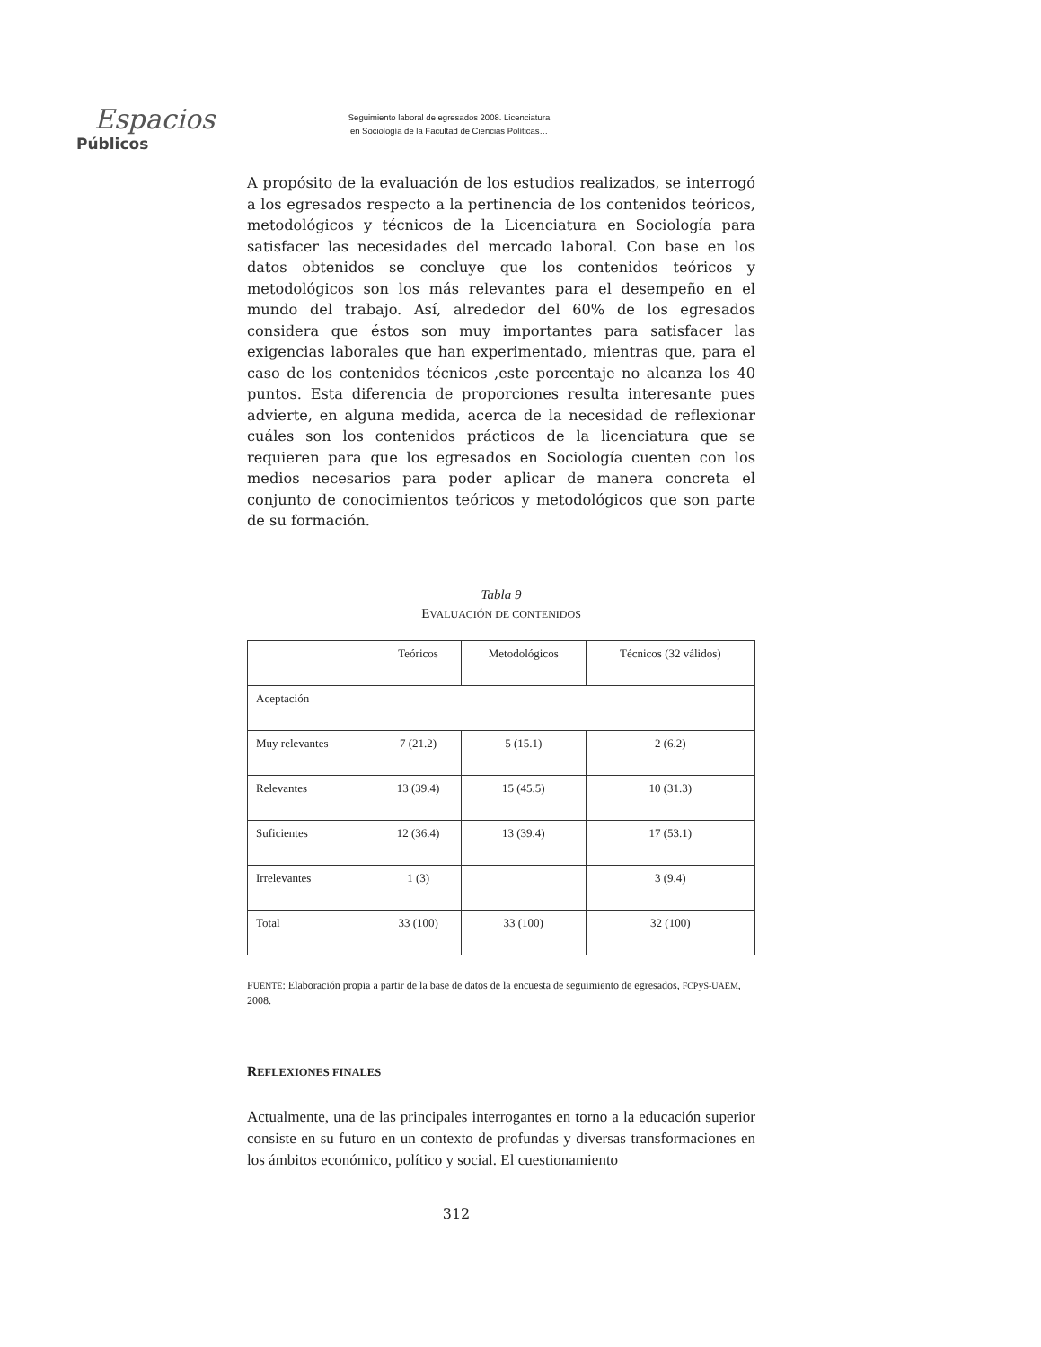Espacios
Públicos
Seguimiento laboral de egresados 2008. Licenciatura
en Sociología de la Facultad de Ciencias Políticas…
A propósito de la evaluación de los estudios realizados, se interrogó a los egresados respecto a la pertinencia de los contenidos teóricos, metodológicos y técnicos de la Licenciatura en Sociología para satisfacer las necesidades del mercado laboral. Con base en los datos obtenidos se concluye que los contenidos teóricos y metodológicos son los más relevantes para el desempeño en el mundo del trabajo. Así, alrededor del 60% de los egresados considera que éstos son muy importantes para satisfacer las exigencias laborales que han experimentado, mientras que, para el caso de los contenidos técnicos ,este porcentaje no alcanza los 40 puntos. Esta diferencia de proporciones resulta interesante pues advierte, en alguna medida, acerca de la necesidad de reflexionar cuáles son los contenidos prácticos de la licenciatura que se requieren para que los egresados en Sociología cuenten con los medios necesarios para poder aplicar de manera concreta el conjunto de conocimientos teóricos y metodológicos que son parte de su formación.
Tabla 9
EVALUACIÓN DE CONTENIDOS
| | Teóricos | Metodológicos | Técnicos (32 válidos) |
| Aceptación | | | |
| Muy relevantes | 7 (21.2) | 5 (15.1) | 2 (6.2) |
| Relevantes | 13 (39.4) | 15 (45.5) | 10 (31.3) |
| Suficientes | 12 (36.4) | 13 (39.4) | 17 (53.1) |
| Irrelevantes | 1 (3) | | 3 (9.4) |
| Total | 33 (100) | 33 (100) | 32 (100) |
FUENTE: Elaboración propia a partir de la base de datos de la encuesta de seguimiento de egresados, FCPyS-UAEM, 2008.
REFLEXIONES FINALES
Actualmente, una de las principales interrogantes en torno a la educación superior consiste en su futuro en un contexto de profundas y diversas transformaciones en los ámbitos económico, político y social. El cuestionamiento
312